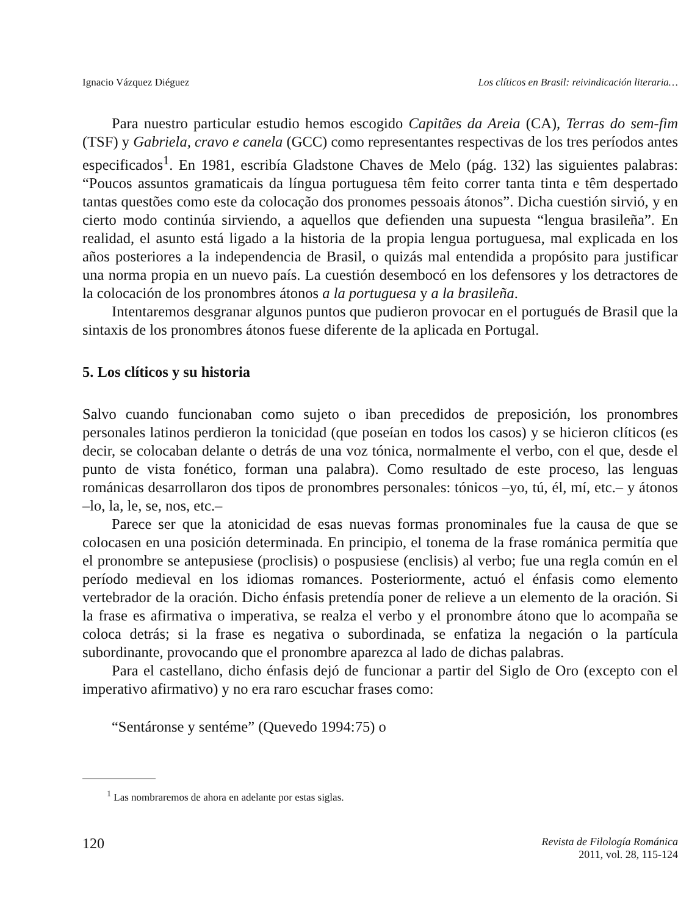Ignacio Vázquez Diéguez Los clíticos en Brasil: reivindicación literaria…
Para nuestro particular estudio hemos escogido Capitães da Areia (CA), Terras do sem-fim (TSF) y Gabriela, cravo e canela (GCC) como representantes respectivas de los tres períodos antes especificados<sup>1</sup>. En 1981, escribía Gladstone Chaves de Melo (pág. 132) las siguientes palabras: “Poucos assuntos gramaticais da língua portuguesa têm feito correr tanta tinta e têm despertado tantas questões como este da colocação dos pronomes pessoais átonos”. Dicha cuestión sirvió, y en cierto modo continúa sirviendo, a aquellos que defienden una supuesta “lengua brasileña”. En realidad, el asunto está ligado a la historia de la propia lengua portuguesa, mal explicada en los años posteriores a la independencia de Brasil, o quizás mal entendida a propósito para justificar una norma propia en un nuevo país. La cuestión desembocó en los defensores y los detractores de la colocación de los pronombres átonos a la portuguesa y a la brasileña.
Intentaremos desgranar algunos puntos que pudieron provocar en el portugués de Brasil que la sintaxis de los pronombres átonos fuese diferente de la aplicada en Portugal.
5. Los clíticos y su historia
Salvo cuando funcionaban como sujeto o iban precedidos de preposición, los pronombres personales latinos perdieron la tonicidad (que poseían en todos los casos) y se hicieron clíticos (es decir, se colocaban delante o detrás de una voz tónica, normalmente el verbo, con el que, desde el punto de vista fonético, forman una palabra). Como resultado de este proceso, las lenguas románicas desarrollaron dos tipos de pronombres personales: tónicos –yo, tú, él, mí, etc.– y átonos –lo, la, le, se, nos, etc.–
Parece ser que la atonicidad de esas nuevas formas pronominales fue la causa de que se colocasen en una posición determinada. En principio, el tonema de la frase románica permitía que el pronombre se antepusiese (proclisis) o pospusiese (enclisis) al verbo; fue una regla común en el período medieval en los idiomas romances. Posteriormente, actuó el énfasis como elemento vertebrador de la oración. Dicho énfasis pretendía poner de relieve a un elemento de la oración. Si la frase es afirmativa o imperativa, se realza el verbo y el pronombre átono que lo acompaña se coloca detrás; si la frase es negativa o subordinada, se enfatiza la negación o la partícula subordinante, provocando que el pronombre aparezca al lado de dichas palabras.
Para el castellano, dicho énfasis dejó de funcionar a partir del Siglo de Oro (excepto con el imperativo afirmativo) y no era raro escuchar frases como:
“Sentáronse y sentéme” (Quevedo 1994:75) o
<sup>1</sup> Las nombraremos de ahora en adelante por estas siglas.
120 Revista de Filología Románica
2011, vol. 28, 115-124